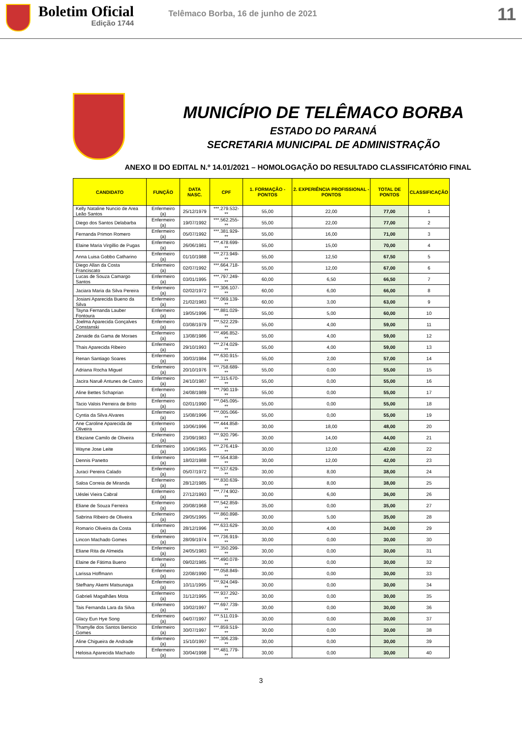Boletim Oficial
Edição 1744
Telêmaco Borba, 16 de junho de 2021
11
MUNICÍPIO DE TELÊMACO BORBA
ESTADO DO PARANÁ
SECRETARIA MUNICIPAL DE ADMINISTRAÇÃO
ANEXO II DO EDITAL N.º 14.01/2021 – HOMOLOGAÇÃO DO RESULTADO CLASSIFICATÓRIO FINAL
| CANDIDATO | FUNÇÃO | DATA NASC. | CPF | 1. FORMAÇÃO - PONTOS | 2. EXPERIÊNCIA PROFISSIONAL - PONTOS | TOTAL DE PONTOS | CLASSIFICAÇÃO |
| --- | --- | --- | --- | --- | --- | --- | --- |
| Kelly Nataline Nuncio de Area Leão Santos | Enfermeiro (a) | 25/12/1979 | ***.279.532-** | 55,00 | 22,00 | 77,00 | 1 |
| Diego dos Santos Delabarba | Enfermeiro (a) | 19/07/1992 | ***.562.255-** | 55,00 | 22,00 | 77,00 | 2 |
| Fernanda Primon Romero | Enfermeiro (a) | 05/07/1992 | ***.381.929-** | 55,00 | 16,00 | 71,00 | 3 |
| Elaine Maria Virgillio de Pugas | Enfermeiro (a) | 26/06/1981 | ***.478.699-** | 55,00 | 15,00 | 70,00 | 4 |
| Anna Luisa Gobbo Catharino | Enfermeiro (a) | 01/10/1988 | ***.273.949-** | 55,00 | 12,50 | 67,50 | 5 |
| Diego Allan da Costa Franciscato | Enfermeiro (a) | 02/07/1992 | ***.664.718-** | 55,00 | 12,00 | 67,00 | 6 |
| Lucas de Souza Camargo Santos | Enfermeiro (a) | 03/01/1995 | ***.797.249-** | 60,00 | 6,50 | 66,50 | 7 |
| Jaciara Maria da Silva Pereira | Enfermeiro (a) | 02/02/1972 | ***.306.107-** | 60,00 | 6,00 | 66,00 | 8 |
| Josiani Aparecida Bueno da Silva | Enfermeiro (a) | 21/02/1983 | ***.069.139-** | 60,00 | 3,00 | 63,00 | 9 |
| Tayna Fernanda Lauber Fontoura | Enfermeiro (a) | 19/05/1996 | ***.881.029-** | 55,00 | 5,00 | 60,00 | 10 |
| Joelma Aparecida Gonçalves Constanski | Enfermeiro (a) | 03/08/1979 | ***.522.229-** | 55,00 | 4,00 | 59,00 | 11 |
| Zenaide da Gama de Moraes | Enfermeiro (a) | 13/08/1986 | ***.496.852-** | 55,00 | 4,00 | 59,00 | 12 |
| Thais Aparecida Ribeiro | Enfermeiro (a) | 29/10/1993 | ***.274.029-** | 55,00 | 4,00 | 59,00 | 13 |
| Renan Santiago Soares | Enfermeiro (a) | 30/03/1984 | ***.630.915-** | 55,00 | 2,00 | 57,00 | 14 |
| Adriana Rocha Miguel | Enfermeiro (a) | 20/10/1976 | ***.758.689-** | 55,00 | 0,00 | 55,00 | 15 |
| Jacira Naruê Antunes de Castro | Enfermeiro (a) | 24/10/1987 | ***.315.670-** | 55,00 | 0,00 | 55,00 | 16 |
| Aline Bettes Schaprian | Enfermeiro (a) | 24/08/1989 | ***.790.119-** | 55,00 | 0,00 | 55,00 | 17 |
| Tacio Valois Perreira de Brito | Enfermeiro (a) | 02/01/1990 | ***.045.095-** | 55,00 | 0,00 | 55,00 | 18 |
| Cyntia da Silva Alvares | Enfermeiro (a) | 15/08/1996 | ***.005.066-** | 55,00 | 0,00 | 55,00 | 19 |
| Ane Caroline Aparecida de Oliveira | Enfermeiro (a) | 10/06/1996 | ***.444.858-** | 30,00 | 18,00 | 48,00 | 20 |
| Eleziane Camilo de Oliveira | Enfermeiro (a) | 23/09/1983 | ***.920.796-** | 30,00 | 14,00 | 44,00 | 21 |
| Wayne Jose Leite | Enfermeiro (a) | 10/06/1965 | ***.276.419-** | 30,00 | 12,00 | 42,00 | 22 |
| Dennis Panetto | Enfermeiro (a) | 18/02/1988 | ***.554.838-** | 30,00 | 12,00 | 42,00 | 23 |
| Juraci Pereira Calado | Enfermeiro (a) | 05/07/1972 | ***.537.629-** | 30,00 | 8,00 | 38,00 | 24 |
| Saloa Correia de Miranda | Enfermeiro (a) | 28/12/1985 | ***.830.639-** | 30,00 | 8,00 | 38,00 | 25 |
| Uéslei Vieira Cabral | Enfermeiro (a) | 27/12/1993 | ***.774.902-** | 30,00 | 6,00 | 36,00 | 26 |
| Eliane de Souza Ferreira | Enfermeiro (a) | 20/08/1968 | ***.542.859-** | 35,00 | 0,00 | 35,00 | 27 |
| Sabrina Ribeiro de Oliveira | Enfermeiro (a) | 29/05/1995 | ***.860.898-** | 30,00 | 5,00 | 35,00 | 28 |
| Romario Oliveira da Costa | Enfermeiro (a) | 28/12/1996 | ***.633.629-** | 30,00 | 4,00 | 34,00 | 29 |
| Lincon Machado Gomes | Enfermeiro (a) | 28/09/1974 | ***.736.919-** | 30,00 | 0,00 | 30,00 | 30 |
| Eliane Rita de Almeida | Enfermeiro (a) | 24/05/1983 | ***.350.299-** | 30,00 | 0,00 | 30,00 | 31 |
| Elaine de Fátima Bueno | Enfermeiro (a) | 09/02/1985 | ***.490.078-** | 30,00 | 0,00 | 30,00 | 32 |
| Larissa Hoffmann | Enfermeiro (a) | 22/08/1990 | ***.058.849-** | 30,00 | 0,00 | 30,00 | 33 |
| Stefhany Akemi Matsunaga | Enfermeiro (a) | 10/11/1995 | ***.924.049-** | 30,00 | 0,00 | 30,00 | 34 |
| Gabrieli Magalhães Mota | Enfermeiro (a) | 31/12/1995 | ***.937.292-** | 30,00 | 0,00 | 30,00 | 35 |
| Tais Fernanda Lara da Silva | Enfermeiro (a) | 10/02/1997 | ***.697.739-** | 30,00 | 0,00 | 30,00 | 36 |
| Glacy Eun Hye Song | Enfermeiro (a) | 04/07/1997 | ***.511.019-** | 30,00 | 0,00 | 30,00 | 37 |
| Thamylle dos Santos Benicio Gomes | Enfermeiro (a) | 30/07/1997 | ***.859.519-** | 30,00 | 0,00 | 30,00 | 38 |
| Aline Chigueira de Andrade | Enfermeiro (a) | 15/10/1997 | ***.306.239-** | 30,00 | 0,00 | 30,00 | 39 |
| Heloisa Aparecida Machado | Enfermeiro (a) | 30/04/1998 | ***.481.779-** | 30,00 | 0,00 | 30,00 | 40 |
3